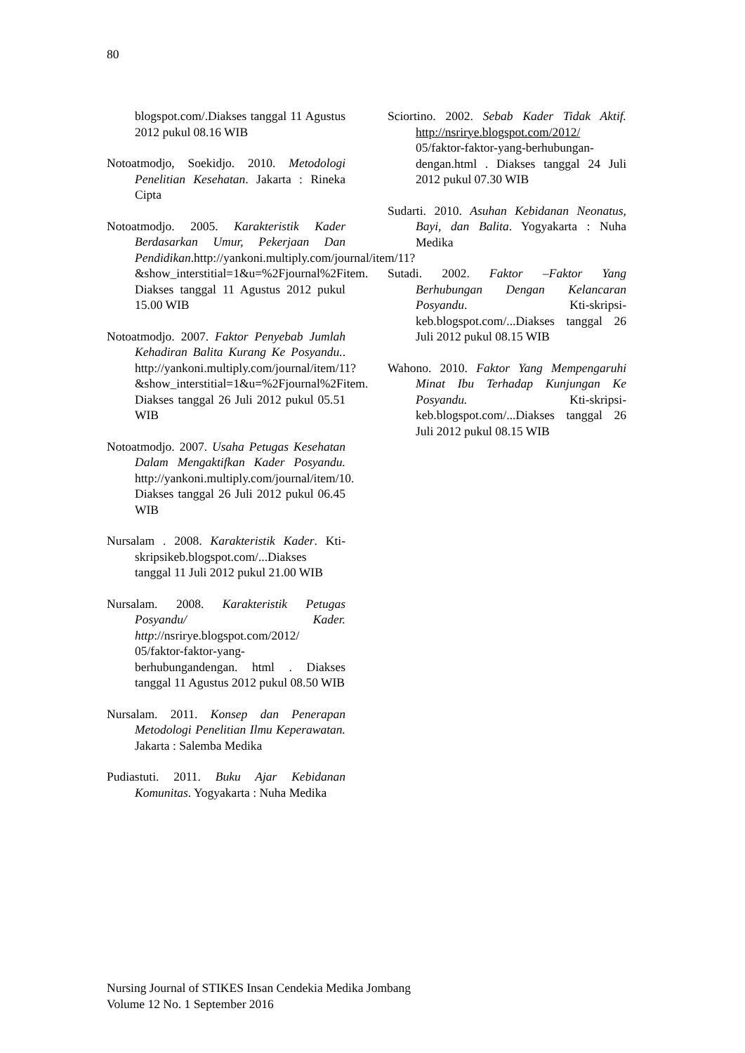80
blogspot.com/.Diakses tanggal 11 Agustus 2012 pukul 08.16 WIB
Notoatmodjo, Soekidjo. 2010. Metodologi Penelitian Kesehatan. Jakarta : Rineka Cipta
Notoatmodjo. 2005. Karakteristik Kader Berdasarkan Umur, Pekerjaan Dan Pendidikan.http://yankoni.multiply.com/journal/item/11?&show_interstitial=1&u=%2Fjournal%2Fitem. Diakses tanggal 11 Agustus 2012 pukul 15.00 WIB
Notoatmodjo. 2007. Faktor Penyebab Jumlah Kehadiran Balita Kurang Ke Posyandu.. http://yankoni.multiply.com/journal/item/11?&show_interstitial=1&u=%2Fjournal%2Fitem. Diakses tanggal 26 Juli 2012 pukul 05.51 WIB
Notoatmodjo. 2007. Usaha Petugas Kesehatan Dalam Mengaktifkan Kader Posyandu. http://yankoni.multiply.com/journal/item/10. Diakses tanggal 26 Juli 2012 pukul 06.45 WIB
Nursalam . 2008. Karakteristik Kader. Kti-skripsikeb.blogspot.com/...Diakses tanggal 11 Juli 2012 pukul 21.00 WIB
Nursalam. 2008. Karakteristik Petugas Posyandu/ Kader. http://nsrirye.blogspot.com/2012/ 05/faktor-faktor-yang-berhubungandengan. html . Diakses tanggal 11 Agustus 2012 pukul 08.50 WIB
Nursalam. 2011. Konsep dan Penerapan Metodologi Penelitian Ilmu Keperawatan. Jakarta : Salemba Medika
Pudiastuti. 2011. Buku Ajar Kebidanan Komunitas. Yogyakarta : Nuha Medika
Sciortino. 2002. Sebab Kader Tidak Aktif. http://nsrirye.blogspot.com/2012/ 05/faktor-faktor-yang-berhubungan-dengan.html . Diakses tanggal 24 Juli 2012 pukul 07.30 WIB
Sudarti. 2010. Asuhan Kebidanan Neonatus, Bayi, dan Balita. Yogyakarta : Nuha Medika
Sutadi. 2002. Faktor –Faktor Yang Berhubungan Dengan Kelancaran Posyandu. Kti-skripsi-keb.blogspot.com/...Diakses tanggal 26 Juli 2012 pukul 08.15 WIB
Wahono. 2010. Faktor Yang Mempengaruhi Minat Ibu Terhadap Kunjungan Ke Posyandu. Kti-skripsi-keb.blogspot.com/...Diakses tanggal 26 Juli 2012 pukul 08.15 WIB
Nursing Journal of STIKES Insan Cendekia Medika Jombang
Volume 12 No. 1 September 2016